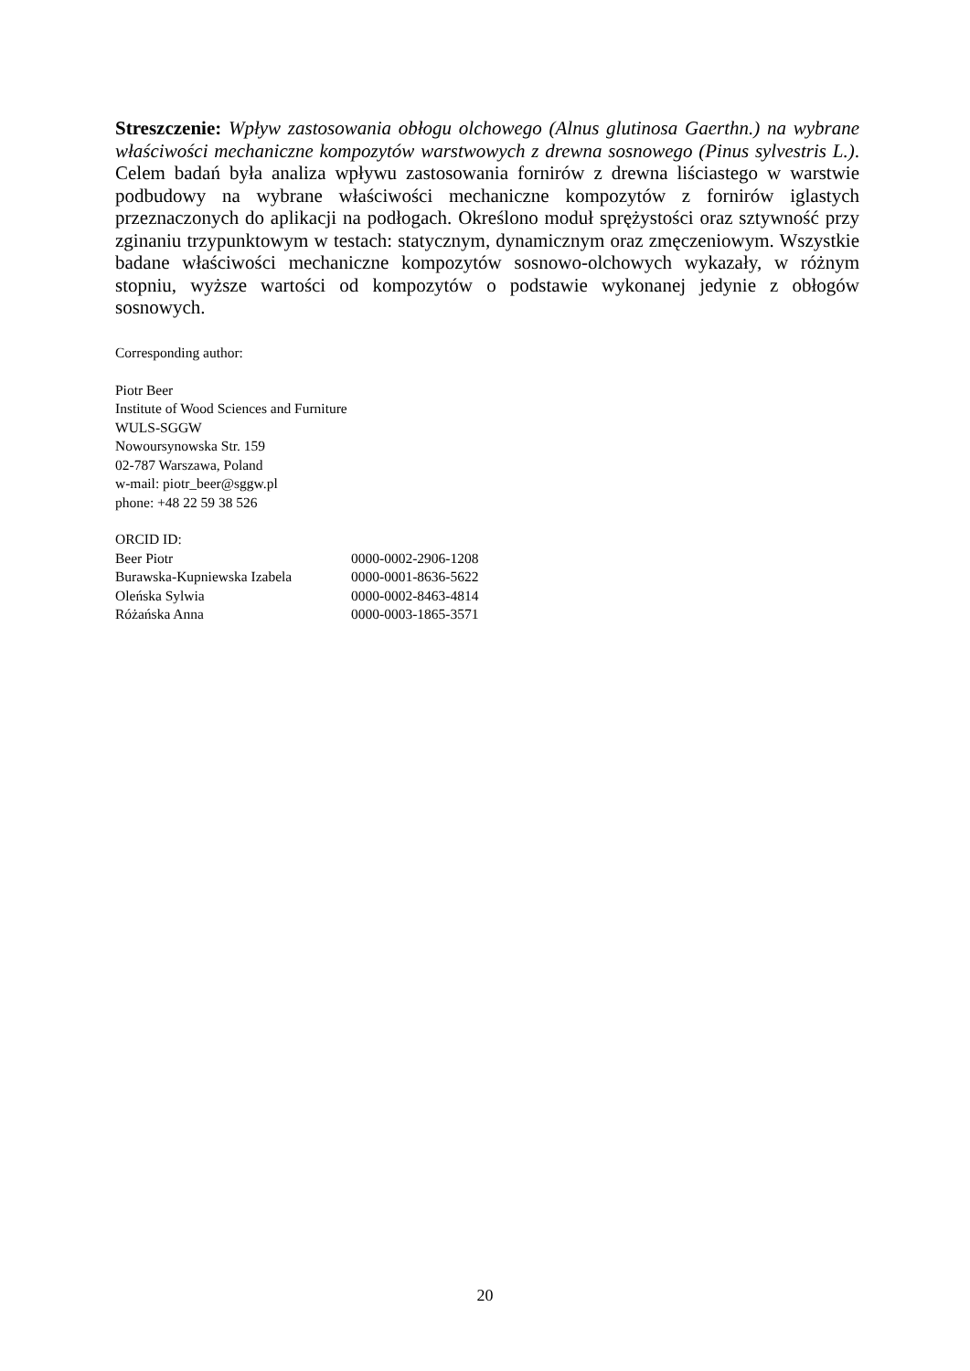Streszczenie: Wpływ zastosowania obłogu olchowego (Alnus glutinosa Gaerthn.) na wybrane właściwości mechaniczne kompozytów warstwowych z drewna sosnowego (Pinus sylvestris L.). Celem badań była analiza wpływu zastosowania fornirów z drewna liściastego w warstwie podbudowy na wybrane właściwości mechaniczne kompozytów z fornirów iglastych przeznaczonych do aplikacji na podłogach. Określono moduł sprężystości oraz sztywność przy zginaniu trzypunktowym w testach: statycznym, dynamicznym oraz zmęczeniowym. Wszystkie badane właściwości mechaniczne kompozytów sosnowo-olchowych wykazały, w różnym stopniu, wyższe wartości od kompozytów o podstawie wykonanej jedynie z obłogów sosnowych.
Corresponding author:
Piotr Beer
Institute of Wood Sciences and Furniture
WULS-SGGW
Nowoursynowska Str. 159
02-787 Warszawa, Poland
w-mail: piotr_beer@sggw.pl
phone: +48 22 59 38 526
ORCID ID:
| Beer Piotr | 0000-0002-2906-1208 |
| Burawska-Kupniewska Izabela | 0000-0001-8636-5622 |
| Oleńska Sylwia | 0000-0002-8463-4814 |
| Różańska Anna | 0000-0003-1865-3571 |
20